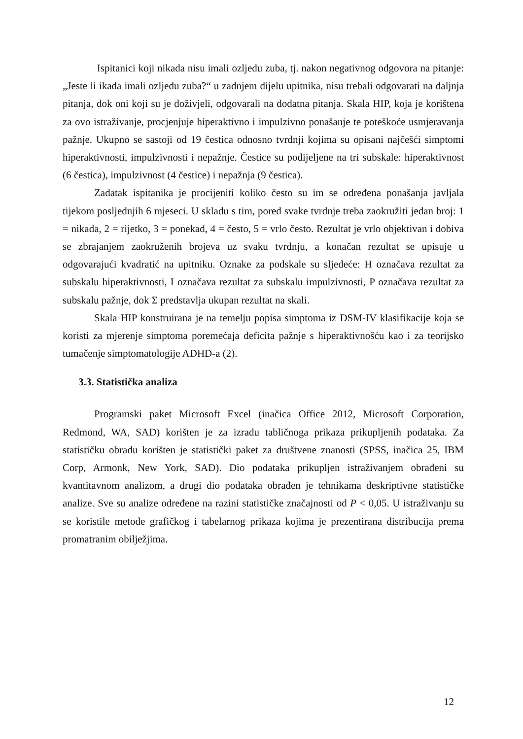Ispitanici koji nikada nisu imali ozljedu zuba, tj. nakon negativnog odgovora na pitanje: „Jeste li ikada imali ozljedu zuba?“ u zadnjem dijelu upitnika, nisu trebali odgovarati na daljnja pitanja, dok oni koji su je doživjeli, odgovarali na dodatna pitanja. Skala HIP, koja je korištena za ovo istraživanje, procjenjuje hiperaktivno i impulzivno ponašanje te poteškoće usmjeravanja pažnje. Ukupno se sastoji od 19 čestica odnosno tvrdnji kojima su opisani najčešći simptomi hiperaktivnosti, impulzivnosti i nepažnje. Čestice su podijeljene na tri subskale: hiperaktivnost (6 čestica), impulzivnost (4 čestice) i nepažnja (9 čestica).
Zadatak ispitanika je procijeniti koliko često su im se određena ponašanja javljala tijekom posljednjih 6 mjeseci. U skladu s tim, pored svake tvrdnje treba zaokružiti jedan broj: 1 = nikada, 2 = rijetko, 3 = ponekad, 4 = često, 5 = vrlo često. Rezultat je vrlo objektivan i dobiva se zbrajanjem zaokruženih brojeva uz svaku tvrdnju, a konačan rezultat se upisuje u odgovarajući kvadratić na upitniku. Oznake za podskale su sljedeće: H označava rezultat za subskalu hiperaktivnosti, I označava rezultat za subskalu impulzivnosti, P označava rezultat za subskalu pažnje, dok Σ predstavlja ukupan rezultat na skali.
Skala HIP konstruirana je na temelju popisa simptoma iz DSM-IV klasifikacije koja se koristi za mjerenje simptoma poremećaja deficita pažnje s hiperaktivnošću kao i za teorijsko tumačenje simptomatologije ADHD-a (2).
3.3. Statistička analiza
Programski paket Microsoft Excel (inačica Office 2012, Microsoft Corporation, Redmond, WA, SAD) korišten je za izradu tabličnoga prikaza prikupljenih podataka. Za statističku obradu korišten je statistički paket za društvene znanosti (SPSS, inačica 25, IBM Corp, Armonk, New York, SAD). Dio podataka prikupljen istraživanjem obrađeni su kvantitavnom analizom, a drugi dio podataka obrađen je tehnikama deskriptivne statističke analize. Sve su analize određene na razini statističke značajnosti od P < 0,05. U istraživanju su se koristile metode grafičkog i tabelarnog prikaza kojima je prezentirana distribucija prema promatranim obilježjima.
12